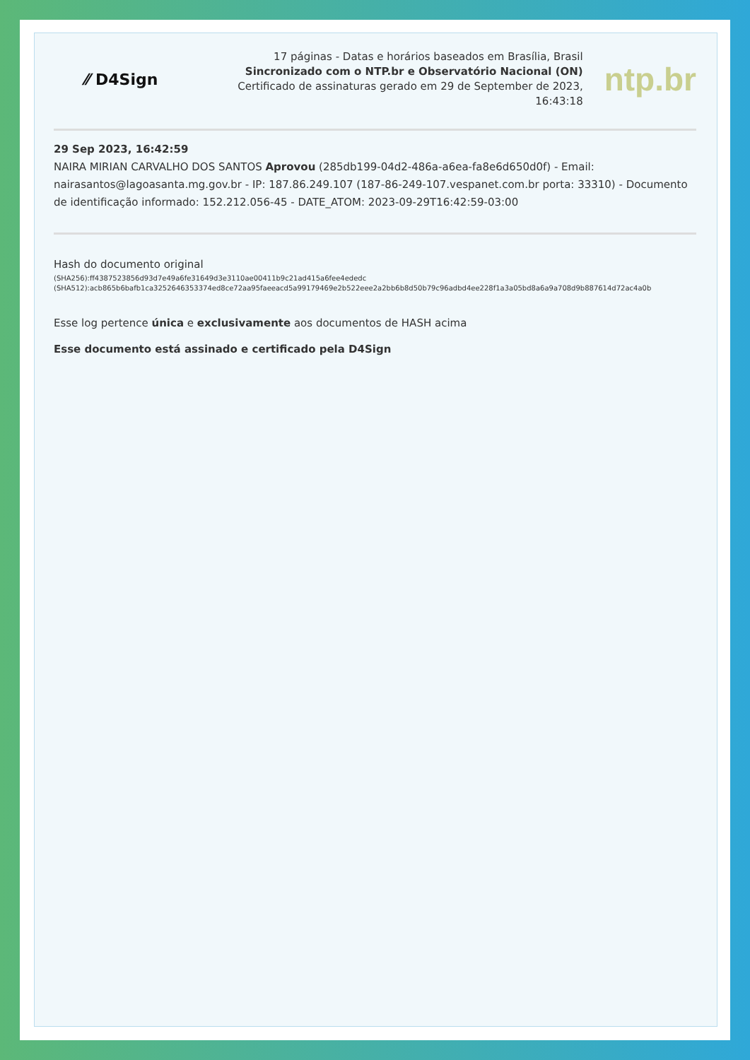⁄⁄ D4Sign
17 páginas - Datas e horários baseados em Brasília, Brasil
Sincronizado com o NTP.br e Observatório Nacional (ON)
Certificado de assinaturas gerado em 29 de September de 2023,
16:43:18
ntp.br
29 Sep 2023, 16:42:59
NAIRA MIRIAN CARVALHO DOS SANTOS Aprovou (285db199-04d2-486a-a6ea-fa8e6d650d0f) - Email: nairasantos@lagoasanta.mg.gov.br - IP: 187.86.249.107 (187-86-249-107.vespanet.com.br porta: 33310) - Documento de identificação informado: 152.212.056-45 - DATE_ATOM: 2023-09-29T16:42:59-03:00
Hash do documento original
(SHA256):ff4387523856d93d7e49a6fe31649d3e3110ae00411b9c21ad415a6fee4ededc
(SHA512):acb865b6bafb1ca3252646353374ed8ce72aa95faeeacd5a99179469e2b522eee2a2bb6b8d50b79c96adbd4ee228f1a3a05bd8a6a9a708d9b887614d72ac4a0b
Esse log pertence única e exclusivamente aos documentos de HASH acima
Esse documento está assinado e certificado pela D4Sign